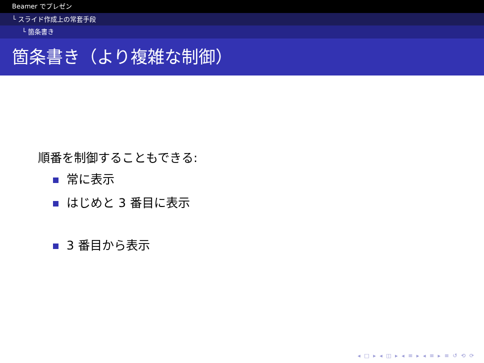Beamer でプレゼン
└ スライド作成上の常套手段
└ 箇条書き
箇条書き（より複雑な制御）
順番を制御することもできる:
常に表示
はじめと 3 番目に表示
3 番目から表示
◂ □ ▸ ◂ ◫ ▸ ◂ ≡ ▸ ◂ ≡ ▸ ≡ ↺ ⟲ ⟳